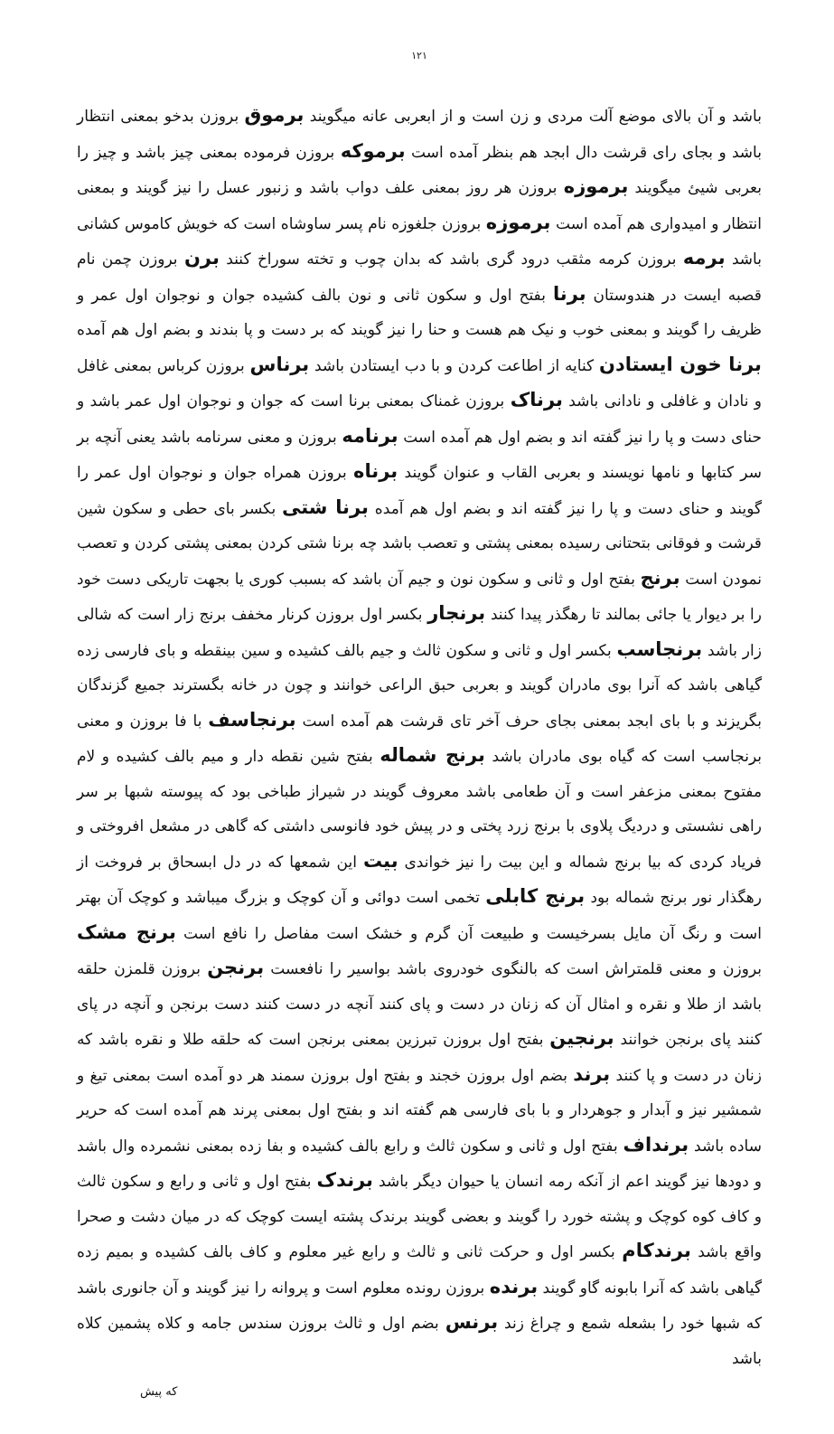۱۲۱
باشد و آن بالای موضع آلت مردی و زن است و از ابعربی عانه میگویند برموق بروزن بدخو بمعنی انتظار باشد و بجای رای قرشت دال ابجد هم بنظر آمده است برموکه بروزن فرموده بمعنی چیز باشد و چیز را بعربی شیئ میگویند برموزه بروزن هر روز بمعنی علف دواب باشد و زنبور عسل را نیز گویند و بمعنی انتظار و امیدواری هم آمده است برموزه بروزن جلغوزه نام پسر ساوشاه است که خویش کاموس کشانی باشد برمه بروزن کرمه مثقب درود گری باشد که بدان چوب و تخته سوراخ کنند برن بروزن چمن نام قصبه ایست در هندوستان برنا بفتح اول و سکون ثانی و نون بالف کشیده جوان و نوجوان اول عمر و ظریف را گویند و بمعنی خوب و نیک هم هست و حنا را نیز گویند که بر دست و پا بندند و بضم اول هم آمده برنا خون ایستادن کنایه از اطاعت کردن و با دب ایستادن باشد برناس بروزن کرباس بمعنی غافل و نادان و غافلی و نادانی باشد برناک بروزن غمناک بمعنی برنا است که جوان و نوجوان اول عمر باشد و حنای دست و پا را نیز گفته اند و بضم اول هم آمده است برنامه بروزن و معنی سرنامه باشد یعنی آنچه بر سر کتابها و نامها نویسند و بعربی القاب و عنوان گویند برناه بروزن همراه جوان و نوجوان اول عمر را گویند و حنای دست و پا را نیز گفته اند و بضم اول هم آمده برنا شتی بکسر بای حطی و سکون شین قرشت و فوقانی بتحتانی رسیده بمعنی پشتی و تعصب باشد چه برنا شتی کردن بمعنی پشتی کردن و تعصب نمودن است برنج بفتح اول و ثانی و سکون نون و جیم آن باشد که بسبب کوری یا بجهت تاریکی دست خود را بر دیوار یا جائی بمالند تا رهگذر پیدا کنند برنجار بکسر اول بروزن کرنار مخفف برنج زار است که شالی زار باشد برنجاسب بکسر اول و ثانی و سکون ثالث و جیم بالف کشیده و سین بینقطه و بای فارسی زده گیاهی باشد که آنرا بوی مادران گویند و بعربی حبق الراعی خوانند و چون در خانه بگسترند جمیع گزندگان بگریزند و با بای ابجد بمعنی بجای حرف آخر تای قرشت هم آمده است برنجاسف با فا بروزن و معنی برنجاسب است که گیاه بوی مادران باشد برنج شماله بفتح شین نقطه دار و میم بالف کشیده و لام مفتوح بمعنی مزعفر است و آن طعامی باشد معروف گویند در شیراز طباخی بود که پیوسته شبها بر سر راهی نشستی و دردیگ پلاوی با برنج زرد پختی و در پیش خود فانوسی داشتی که گاهی در مشعل افروختی و فریاد کردی که بیا برنج شماله و این بیت را نیز خواندی بیت این شمعها که در دل ابسحاق بر فروخت از رهگذار نور برنج شماله بود برنج کابلی تخمی است دوائی و آن کوچک و بزرگ میباشد و کوچک آن بهتر است و رنگ آن مایل بسرخیست و طبیعت آن گرم و خشک است مفاصل را نافع است برنج مشک بروزن و معنی قلمتراش است که بالنگوی خودروی باشد بواسیر را نافعست برنجن بروزن قلمزن حلقه باشد از طلا و نقره و امثال آن که زنان در دست و پای کنند آنچه در دست کنند دست برنجن و آنچه در پای کنند پای برنجن خوانند برنجین بفتح اول بروزن تبرزین بمعنی برنجن است که حلقه طلا و نقره باشد که زنان در دست و پا کنند برند بضم اول بروزن خجند و بفتح اول بروزن سمند هر دو آمده است بمعنی تیغ و شمشیر نیز و آبدار و جوهردار و با بای فارسی هم گفته اند و بفتح اول بمعنی پرند هم آمده است که حریر ساده باشد برنداف بفتح اول و ثانی و سکون ثالث و رابع بالف کشیده و بفا زده بمعنی نشمرده وال باشد و دودها نیز گویند اعم از آنکه رمه انسان یا حیوان دیگر باشد برندک بفتح اول و ثانی و رابع و سکون ثالث و کاف کوه کوچک و پشته خورد را گویند و بعضی گویند برندک پشته ایست کوچک که در میان دشت و صحرا واقع باشد برندکام بکسر اول و حرکت ثانی و ثالث و رابع غیر معلوم و کاف بالف کشیده و بمیم زده گیاهی باشد که آنرا بابونه گاو گویند برنده بروزن رونده معلوم است و پروانه را نیز گویند و آن جانوری باشد که شبها خود را بشعله شمع و چراغ زند برنس بضم اول و ثالث بروزن سندس جامه و کلاه پشمین کلاه باشد
که پیش